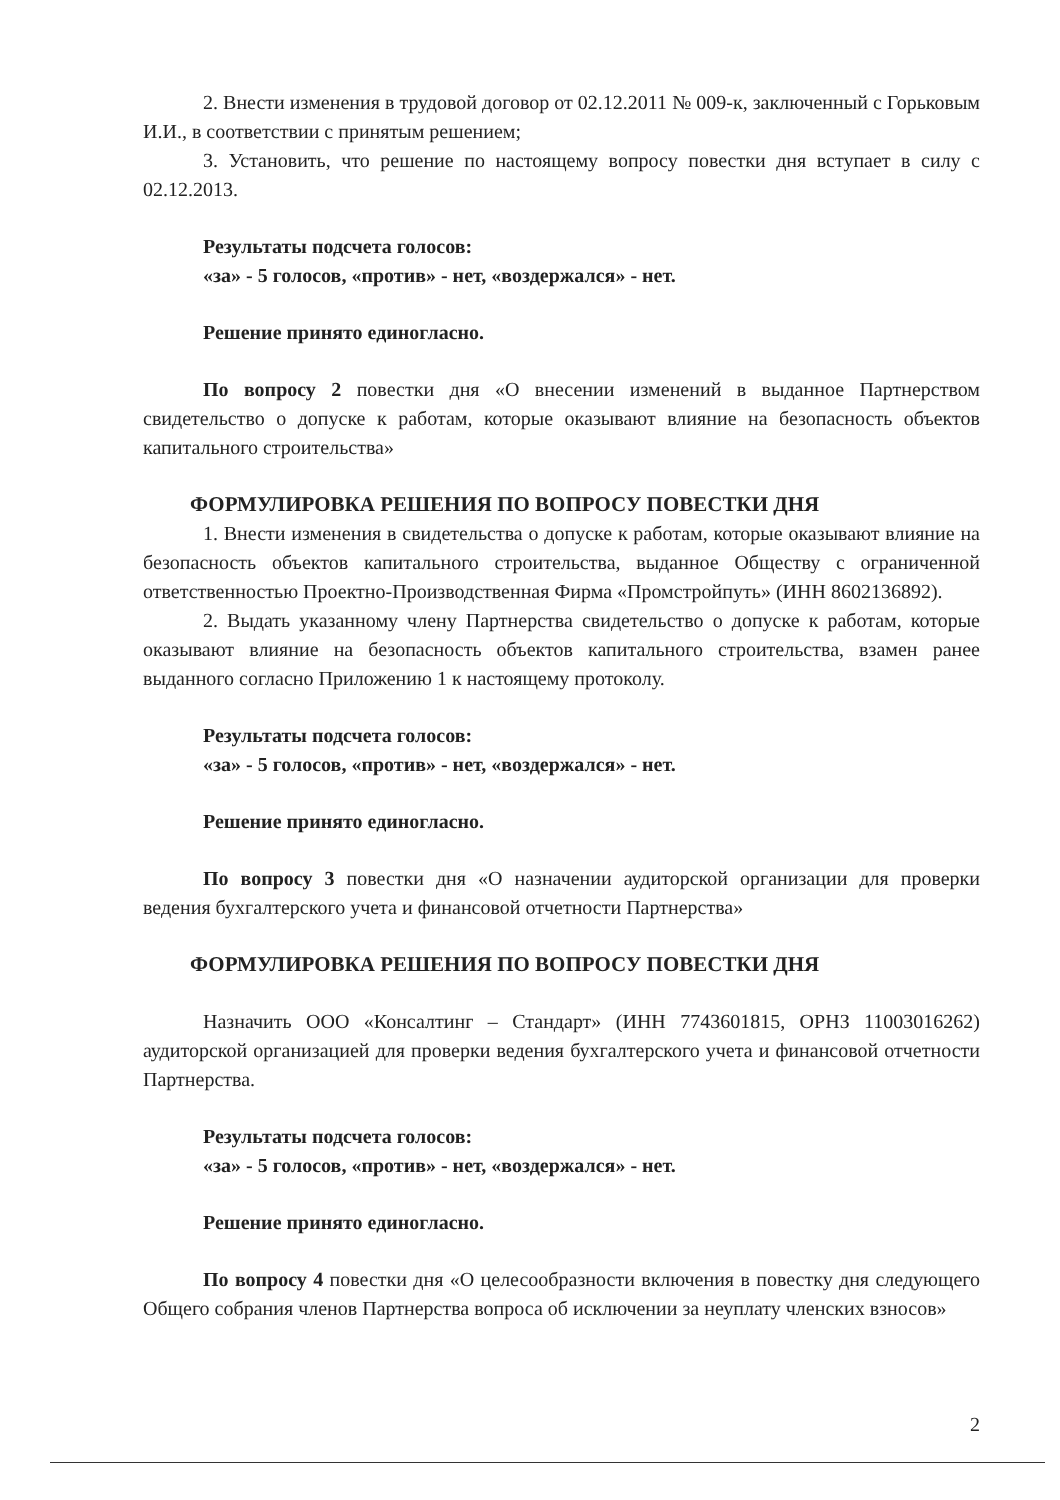2. Внести изменения в трудовой договор от 02.12.2011 № 009-к, заключенный с Горьковым И.И., в соответствии с принятым решением;
3. Установить, что решение по настоящему вопросу повестки дня вступает в силу с 02.12.2013.
Результаты подсчета голосов:
«за» - 5 голосов, «против» - нет, «воздержался» - нет.
Решение принято единогласно.
По вопросу 2 повестки дня «О внесении изменений в выданное Партнерством свидетельство о допуске к работам, которые оказывают влияние на безопасность объектов капитального строительства»
ФОРМУЛИРОВКА РЕШЕНИЯ ПО ВОПРОСУ ПОВЕСТКИ ДНЯ
1. Внести изменения в свидетельства о допуске к работам, которые оказывают влияние на безопасность объектов капитального строительства, выданное Обществу с ограниченной ответственностью Проектно-Производственная Фирма «Промстройпуть» (ИНН 8602136892).
2. Выдать указанному члену Партнерства свидетельство о допуске к работам, которые оказывают влияние на безопасность объектов капитального строительства, взамен ранее выданного согласно Приложению 1 к настоящему протоколу.
Результаты подсчета голосов:
«за» - 5 голосов, «против» - нет, «воздержался» - нет.
Решение принято единогласно.
По вопросу 3 повестки дня «О назначении аудиторской организации для проверки ведения бухгалтерского учета и финансовой отчетности Партнерства»
ФОРМУЛИРОВКА РЕШЕНИЯ ПО ВОПРОСУ ПОВЕСТКИ ДНЯ
Назначить ООО «Консалтинг – Стандарт» (ИНН 7743601815, ОРНЗ 11003016262) аудиторской организацией для проверки ведения бухгалтерского учета и финансовой отчетности Партнерства.
Результаты подсчета голосов:
«за» - 5 голосов, «против» - нет, «воздержался» - нет.
Решение принято единогласно.
По вопросу 4 повестки дня «О целесообразности включения в повестку дня следующего Общего собрания членов Партнерства вопроса об исключении за неуплату членских взносов»
2